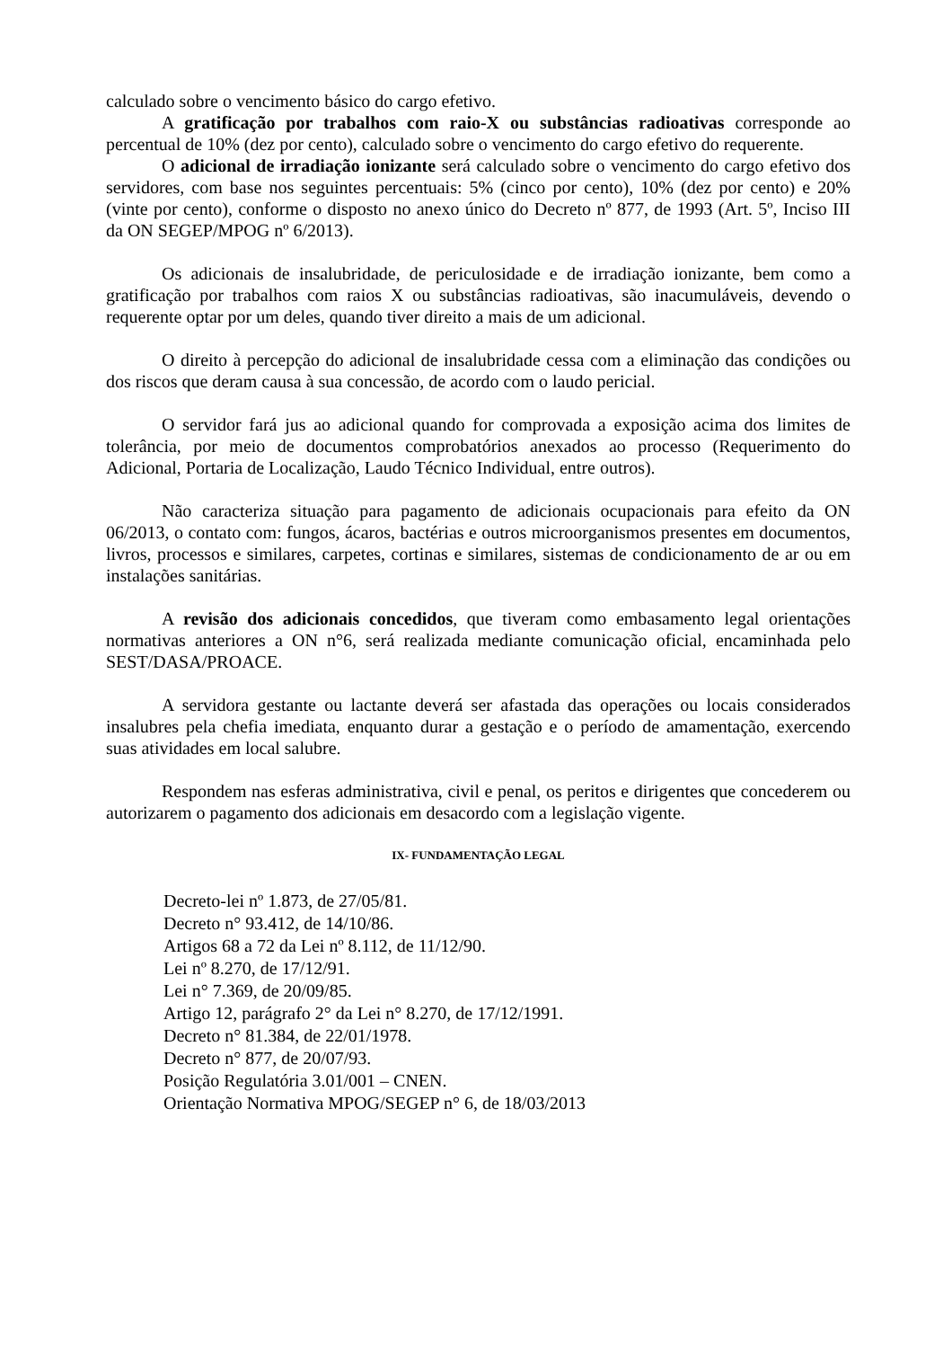calculado sobre o vencimento básico do cargo efetivo.
A gratificação por trabalhos com raio-X ou substâncias radioativas corresponde ao percentual de 10% (dez por cento), calculado sobre o vencimento do cargo efetivo do requerente.
O adicional de irradiação ionizante será calculado sobre o vencimento do cargo efetivo dos servidores, com base nos seguintes percentuais: 5% (cinco por cento), 10% (dez por cento) e 20% (vinte por cento), conforme o disposto no anexo único do Decreto nº 877, de 1993 (Art. 5º, Inciso III da ON SEGEP/MPOG nº 6/2013).
Os adicionais de insalubridade, de periculosidade e de irradiação ionizante, bem como a gratificação por trabalhos com raios X ou substâncias radioativas, são inacumuláveis, devendo o requerente optar por um deles, quando tiver direito a mais de um adicional.
O direito à percepção do adicional de insalubridade cessa com a eliminação das condições ou dos riscos que deram causa à sua concessão, de acordo com o laudo pericial.
O servidor fará jus ao adicional quando for comprovada a exposição acima dos limites de tolerância, por meio de documentos comprobatórios anexados ao processo (Requerimento do Adicional, Portaria de Localização, Laudo Técnico Individual, entre outros).
Não caracteriza situação para pagamento de adicionais ocupacionais para efeito da ON 06/2013, o contato com: fungos, ácaros, bactérias e outros microorganismos presentes em documentos, livros, processos e similares, carpetes, cortinas e similares, sistemas de condicionamento de ar ou em instalações sanitárias.
A revisão dos adicionais concedidos, que tiveram como embasamento legal orientações normativas anteriores a ON n°6, será realizada mediante comunicação oficial, encaminhada pelo SEST/DASA/PROACE.
A servidora gestante ou lactante deverá ser afastada das operações ou locais considerados insalubres pela chefia imediata, enquanto durar a gestação e o período de amamentação, exercendo suas atividades em local salubre.
Respondem nas esferas administrativa, civil e penal, os peritos e dirigentes que concederem ou autorizarem o pagamento dos adicionais em desacordo com a legislação vigente.
IX- FUNDAMENTAÇÃO LEGAL
Decreto-lei nº 1.873, de 27/05/81.
Decreto n° 93.412, de 14/10/86.
Artigos 68 a 72 da Lei nº 8.112, de 11/12/90.
Lei nº 8.270, de 17/12/91.
Lei n° 7.369, de 20/09/85.
Artigo 12, parágrafo 2° da Lei n° 8.270, de 17/12/1991.
Decreto n° 81.384, de 22/01/1978.
Decreto n° 877, de 20/07/93.
Posição Regulatória 3.01/001 – CNEN.
Orientação Normativa MPOG/SEGEP n° 6, de 18/03/2013